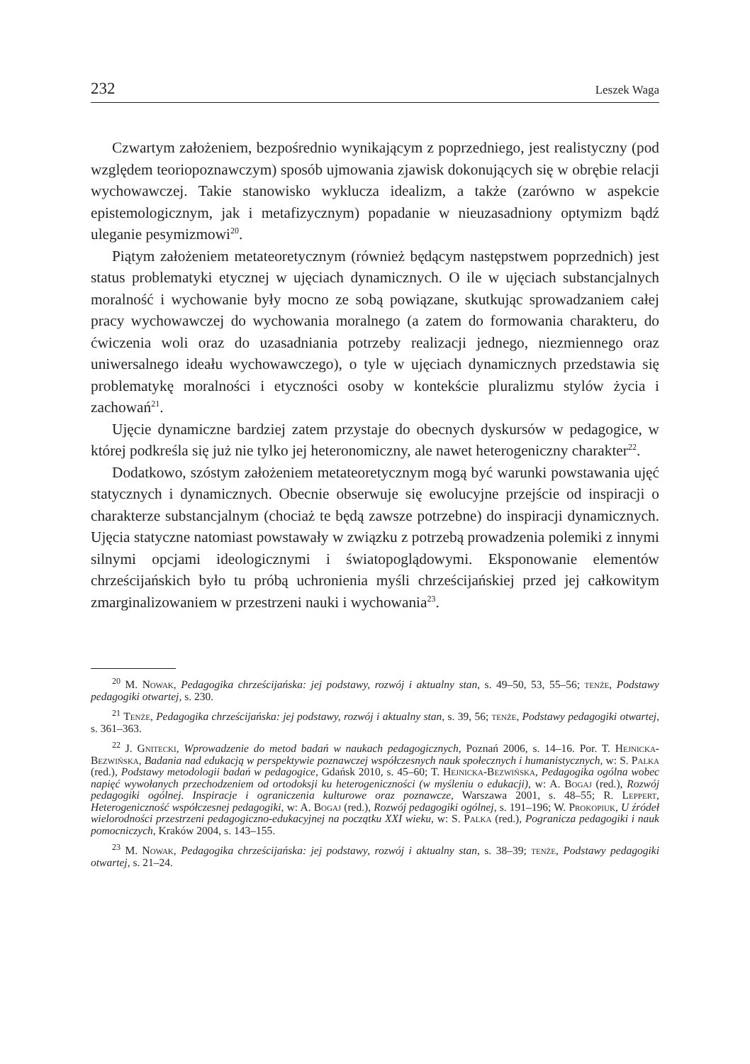232 Leszek Waga
Czwartym założeniem, bezpośrednio wynikającym z poprzedniego, jest realistyczny (pod względem teoriopoznawczym) sposób ujmowania zjawisk dokonujących się w obrębie relacji wychowawczej. Takie stanowisko wyklucza idealizm, a także (zarówno w aspekcie epistemologicznym, jak i metafizycznym) popadanie w nieuzasadniony optymizm bądź uleganie pesymizmowi<sup>20</sup>.
Piątym założeniem metateoretycznym (również będącym następstwem poprzednich) jest status problematyki etycznej w ujęciach dynamicznych. O ile w ujęciach substancjalnych moralność i wychowanie były mocno ze sobą powiązane, skutkując sprowadzaniem całej pracy wychowawczej do wychowania moralnego (a zatem do formowania charakteru, do ćwiczenia woli oraz do uzasadniania potrzeby realizacji jednego, niezmiennego oraz uniwersalnego ideału wychowawczego), o tyle w ujęciach dynamicznych przedstawia się problematykę moralności i etyczności osoby w kontekście pluralizmu stylów życia i zachowań<sup>21</sup>.
Ujęcie dynamiczne bardziej zatem przystaje do obecnych dyskursów w pedagogice, w której podkreśla się już nie tylko jej heteronomiczny, ale nawet heterogeniczny charakter<sup>22</sup>.
Dodatkowo, szóstym założeniem metateoretycznym mogą być warunki powstawania ujęć statycznych i dynamicznych. Obecnie obserwuje się ewolucyjne przejście od inspiracji o charakterze substancjalnym (chociaż te będą zawsze potrzebne) do inspiracji dynamicznych. Ujęcia statyczne natomiast powstawały w związku z potrzebą prowadzenia polemiki z innymi silnymi opcjami ideologicznymi i światopoglądowymi. Eksponowanie elementów chrześcijańskich było tu próbą uchronienia myśli chrześcijańskiej przed jej całkowitym zmarginalizowaniem w przestrzeni nauki i wychowania<sup>23</sup>.
<sup>20</sup> M. Nowak, Pedagogika chrześcijańska: jej podstawy, rozwój i aktualny stan, s. 49–50, 53, 55–56; tenże, Podstawy pedagogiki otwartej, s. 230.
<sup>21</sup> Tenże, Pedagogika chrześcijańska: jej podstawy, rozwój i aktualny stan, s. 39, 56; tenże, Podstawy pedagogiki otwartej, s. 361–363.
<sup>22</sup> J. Gnitecki, Wprowadzenie do metod badań w naukach pedagogicznych, Poznań 2006, s. 14–16. Por. T. Hejnicka-Bezwińska, Badania nad edukacją w perspektywie poznawczej współczesnych nauk społecznych i humanistycznych, w: S. Palka (red.), Podstawy metodologii badań w pedagogice, Gdańsk 2010, s. 45–60; T. Hejnicka-Bezwińska, Pedagogika ogólna wobec napięć wywołanych przechodzeniem od ortodoksji ku heterogeniczności (w myśleniu o edukacji), w: A. Bogaj (red.), Rozwój pedagogiki ogólnej. Inspiracje i ograniczenia kulturowe oraz poznawcze, Warszawa 2001, s. 48–55; R. Leppert, Heterogeniczność współczesnej pedagogiki, w: A. Bogaj (red.), Rozwój pedagogiki ogólnej, s. 191–196; W. Prokopiuk, U źródeł wielorodności przestrzeni pedagogiczno-edukacyjnej na początku XXI wieku, w: S. Palka (red.), Pogranicza pedagogiki i nauk pomocniczych, Kraków 2004, s. 143–155.
<sup>23</sup> M. Nowak, Pedagogika chrześcijańska: jej podstawy, rozwój i aktualny stan, s. 38–39; tenże, Podstawy pedagogiki otwartej, s. 21–24.